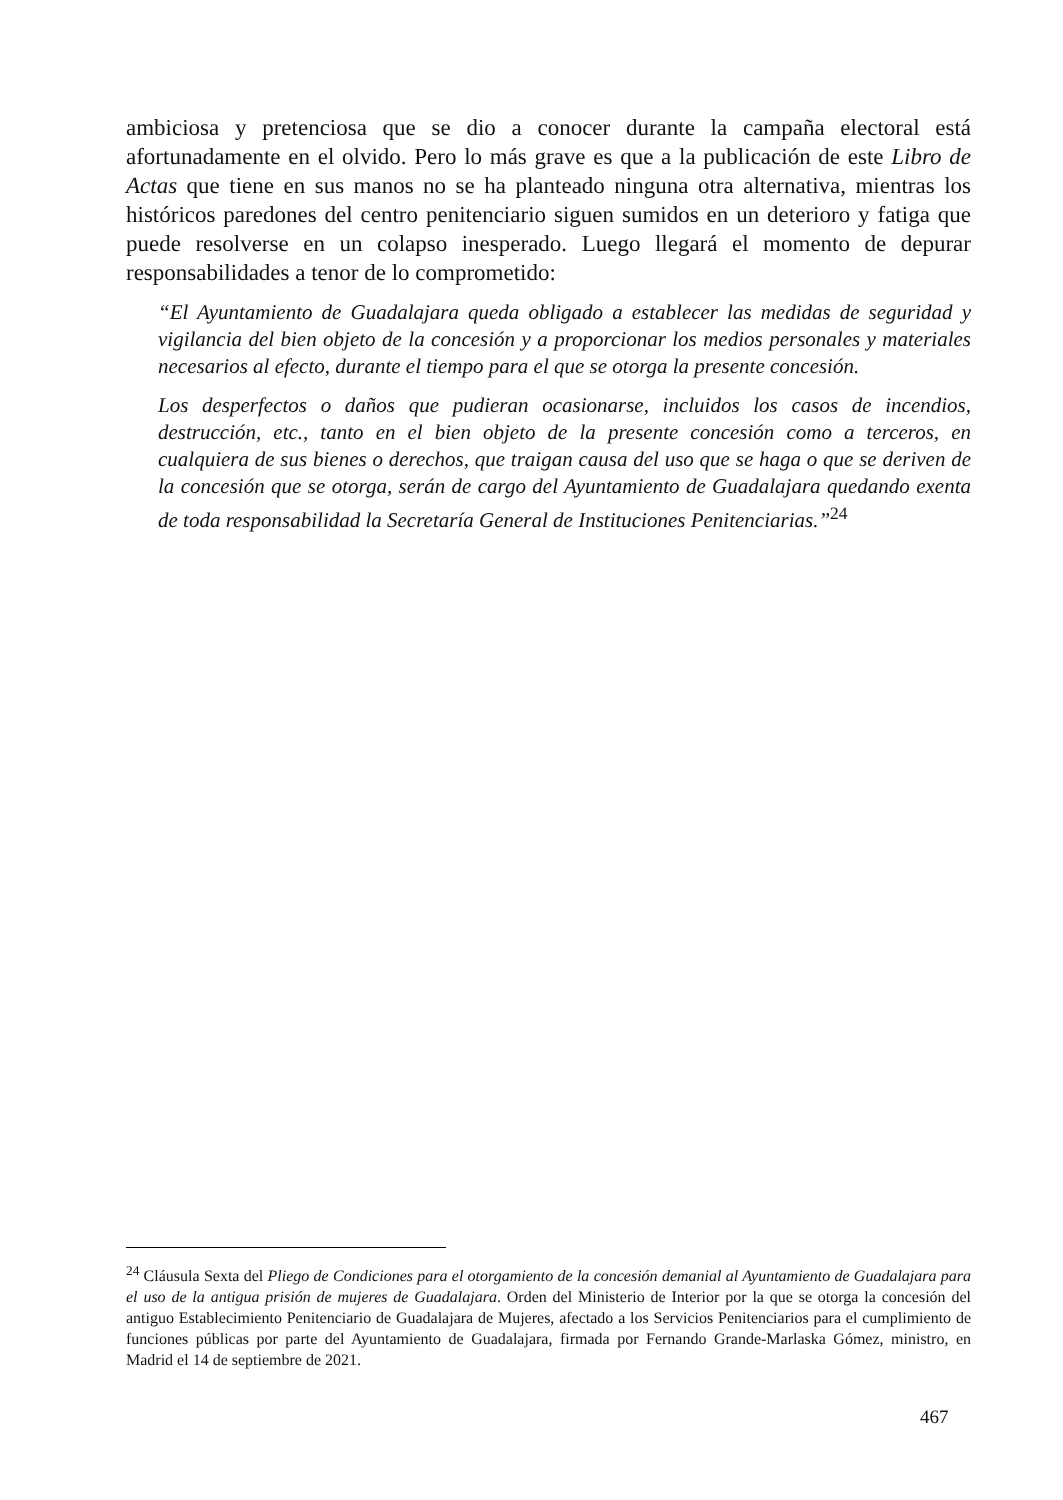ambiciosa y pretenciosa que se dio a conocer durante la campaña electoral está afortunadamente en el olvido. Pero lo más grave es que a la publicación de este Libro de Actas que tiene en sus manos no se ha planteado ninguna otra alternativa, mientras los históricos paredones del centro penitenciario siguen sumidos en un deterioro y fatiga que puede resolverse en un colapso inesperado. Luego llegará el momento de depurar responsabilidades a tenor de lo comprometido:
“El Ayuntamiento de Guadalajara queda obligado a establecer las medidas de seguridad y vigilancia del bien objeto de la concesión y a proporcionar los medios personales y materiales necesarios al efecto, durante el tiempo para el que se otorga la presente concesión.
Los desperfectos o daños que pudieran ocasionarse, incluidos los casos de incendios, destrucción, etc., tanto en el bien objeto de la presente concesión como a terceros, en cualquiera de sus bienes o derechos, que traigan causa del uso que se haga o que se deriven de la concesión que se otorga, serán de cargo del Ayuntamiento de Guadalajara quedando exenta de toda responsabilidad la Secretaría General de Instituciones Penitenciarias.”<sup>24</sup>
<sup>24</sup> Cláusula Sexta del Pliego de Condiciones para el otorgamiento de la concesión demanial al Ayuntamiento de Guadalajara para el uso de la antigua prisión de mujeres de Guadalajara. Orden del Ministerio de Interior por la que se otorga la concesión del antiguo Establecimiento Penitenciario de Guadalajara de Mujeres, afectado a los Servicios Penitenciarios para el cumplimiento de funciones públicas por parte del Ayuntamiento de Guadalajara, firmada por Fernando Grande-Marlaska Gómez, ministro, en Madrid el 14 de septiembre de 2021.
467